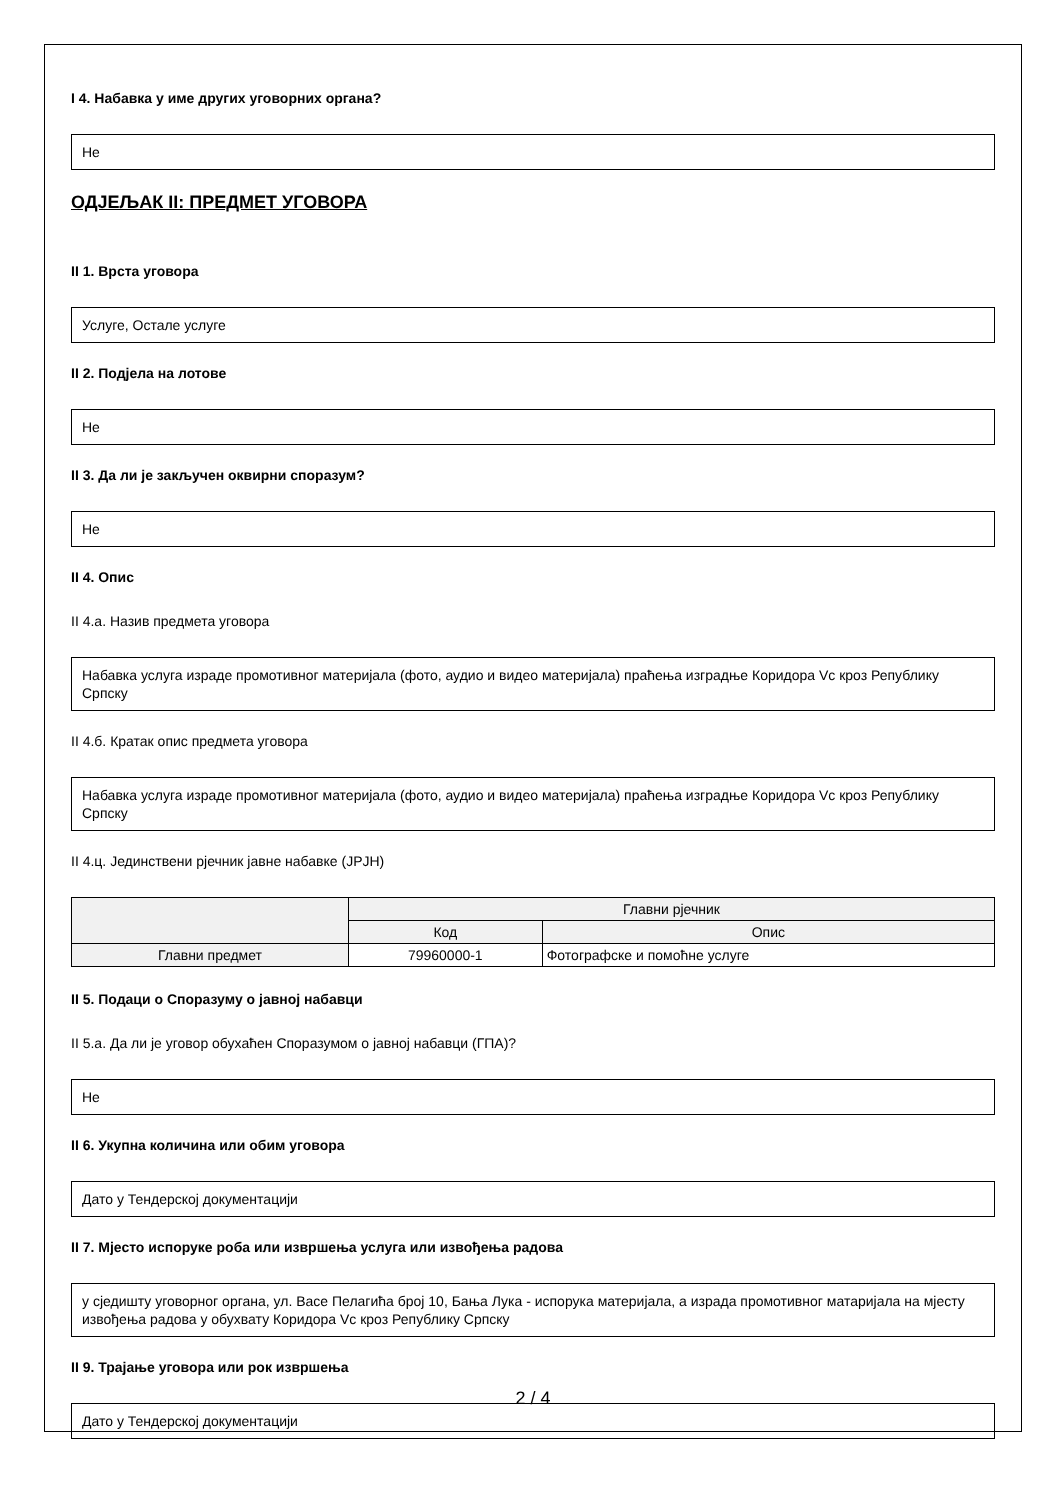I 4. Набавка у име других уговорних органа?
Не
ОДЈЕЉАК II: ПРЕДМЕТ УГОВОРА
II 1. Врста уговора
Услуге, Остале услуге
II 2. Подјела на лотове
Не
II 3. Да ли је закључен оквирни споразум?
Не
II 4. Опис
II 4.a. Назив предмета уговора
Набавка услуга израде промотивног материјала (фото, аудио и видео материјала) праћења изградње Коридора Vc кроз Републику Српску
II 4.б. Кратак опис предмета уговора
Набавка услуга израде промотивног материјала (фото, аудио и видео материјала) праћења изградње Коридора Vc кроз Републику Српску
II 4.ц. Јединствени рјечник јавне набавке (ЈРЈН)
| | Главни рјечник | |
| --- | --- | --- |
| | Код | Опис |
| Главни предмет | 79960000-1 | Фотографске и помоћне услуге |
II 5. Подаци о Споразуму о јавној набавци
II 5.a. Да ли је уговор обухаћен Споразумом о јавној набавци (ГПА)?
Не
II 6. Укупна количина или обим уговора
Дато у Тендерској документацији
II 7. Мјесто испоруке роба или извршења услуга или извођења радова
у сједишту уговорног органа, ул. Васе Пелагића број 10, Бања Лука - испорука материјала, а израда промотивног матаријала на мјесту извођења радова у обухвату Коридора Vc кроз Републику Српску
II 9. Трајање уговора или рок извршења
Дато у Тендерској документацији
2 / 4